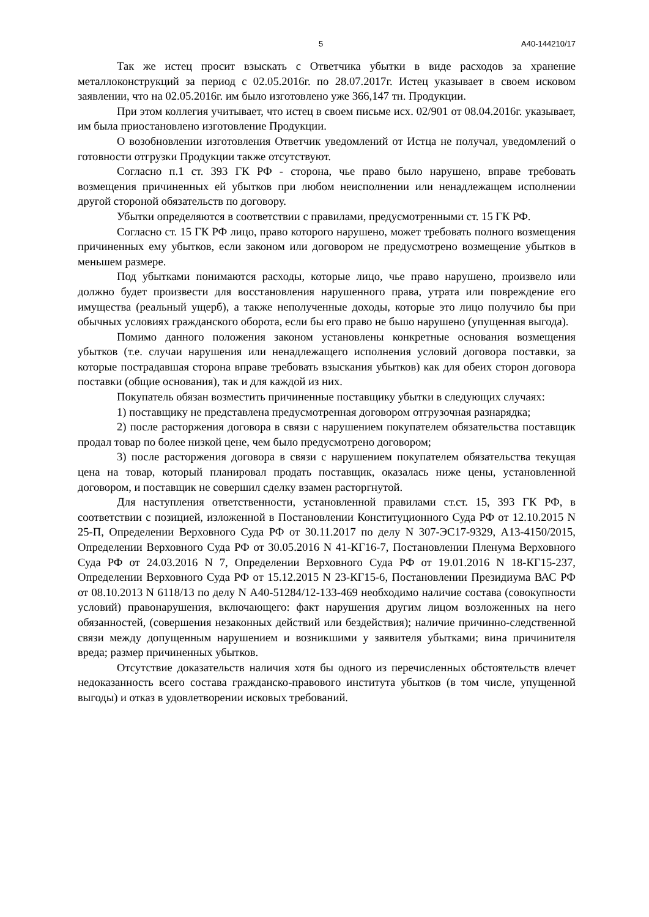5 А40-144210/17
Так же истец просит взыскать с Ответчика убытки в виде расходов за хранение металлоконструкций за период с 02.05.2016г. по 28.07.2017г. Истец указывает в своем исковом заявлении, что на 02.05.2016г. им было изготовлено уже 366,147 тн. Продукции.
При этом коллегия учитывает, что истец в своем письме исх. 02/901 от 08.04.2016г. указывает, им была приостановлено изготовление Продукции.
О возобновлении изготовления Ответчик уведомлений от Истца не получал, уведомлений о готовности отгрузки Продукции также отсутствуют.
Согласно п.1 ст. 393 ГК РФ - сторона, чье право было нарушено, вправе требовать возмещения причиненных ей убытков при любом неисполнении или ненадлежащем исполнении другой стороной обязательств по договору.
Убытки определяются в соответствии с правилами, предусмотренными ст. 15 ГК РФ.
Согласно ст. 15 ГК РФ лицо, право которого нарушено, может требовать полного возмещения причиненных ему убытков, если законом или договором не предусмотрено возмещение убытков в меньшем размере.
Под убытками понимаются расходы, которые лицо, чье право нарушено, произвело или должно будет произвести для восстановления нарушенного права, утрата или повреждение его имущества (реальный ущерб), а также неполученные доходы, которые это лицо получило бы при обычных условиях гражданского оборота, если бы его право не бьшо нарушено (упущенная выгода).
Помимо данного положения законом установлены конкретные основания возмещения убытков (т.е. случаи нарушения или ненадлежащего исполнения условий договора поставки, за которые пострадавшая сторона вправе требовать взыскания убытков) как для обеих сторон договора поставки (общие основания), так и для каждой из них.
Покупатель обязан возместить причиненные поставщику убытки в следующих случаях:
1) поставщику не представлена предусмотренная договором отгрузочная разнарядка;
2) после расторжения договора в связи с нарушением покупателем обязательства поставщик продал товар по более низкой цене, чем было предусмотрено договором;
3) после расторжения договора в связи с нарушением покупателем обязательства текущая цена на товар, который планировал продать поставщик, оказалась ниже цены, установленной договором, и поставщик не совершил сделку взамен расторгнутой.
Для наступления ответственности, установленной правилами ст.ст. 15, 393 ГК РФ, в соответствии с позицией, изложенной в Постановлении Конституционного Суда РФ от 12.10.2015 N 25-П, Определении Верховного Суда РФ от 30.11.2017 по делу N 307-ЭС17-9329, А13-4150/2015, Определении Верховного Суда РФ от 30.05.2016 N 41-КГ16-7, Постановлении Пленума Верховного Суда РФ от 24.03.2016 N 7, Определении Верховного Суда РФ от 19.01.2016 N 18-КГ15-237, Определении Верховного Суда РФ от 15.12.2015 N 23-КГ15-6, Постановлении Президиума ВАС РФ от 08.10.2013 N 6118/13 по делу N А40-51284/12-133-469 необходимо наличие состава (совокупности условий) правонарушения, включающего: факт нарушения другим лицом возложенных на него обязанностей, (совершения незаконных действий или бездействия); наличие причинно-следственной связи между допущенным нарушением и возникшими у заявителя убытками; вина причинителя вреда; размер причиненных убытков.
Отсутствие доказательств наличия хотя бы одного из перечисленных обстоятельств влечет недоказанность всего состава гражданско-правового института убытков (в том числе, упущенной выгоды) и отказ в удовлетворении исковых требований.